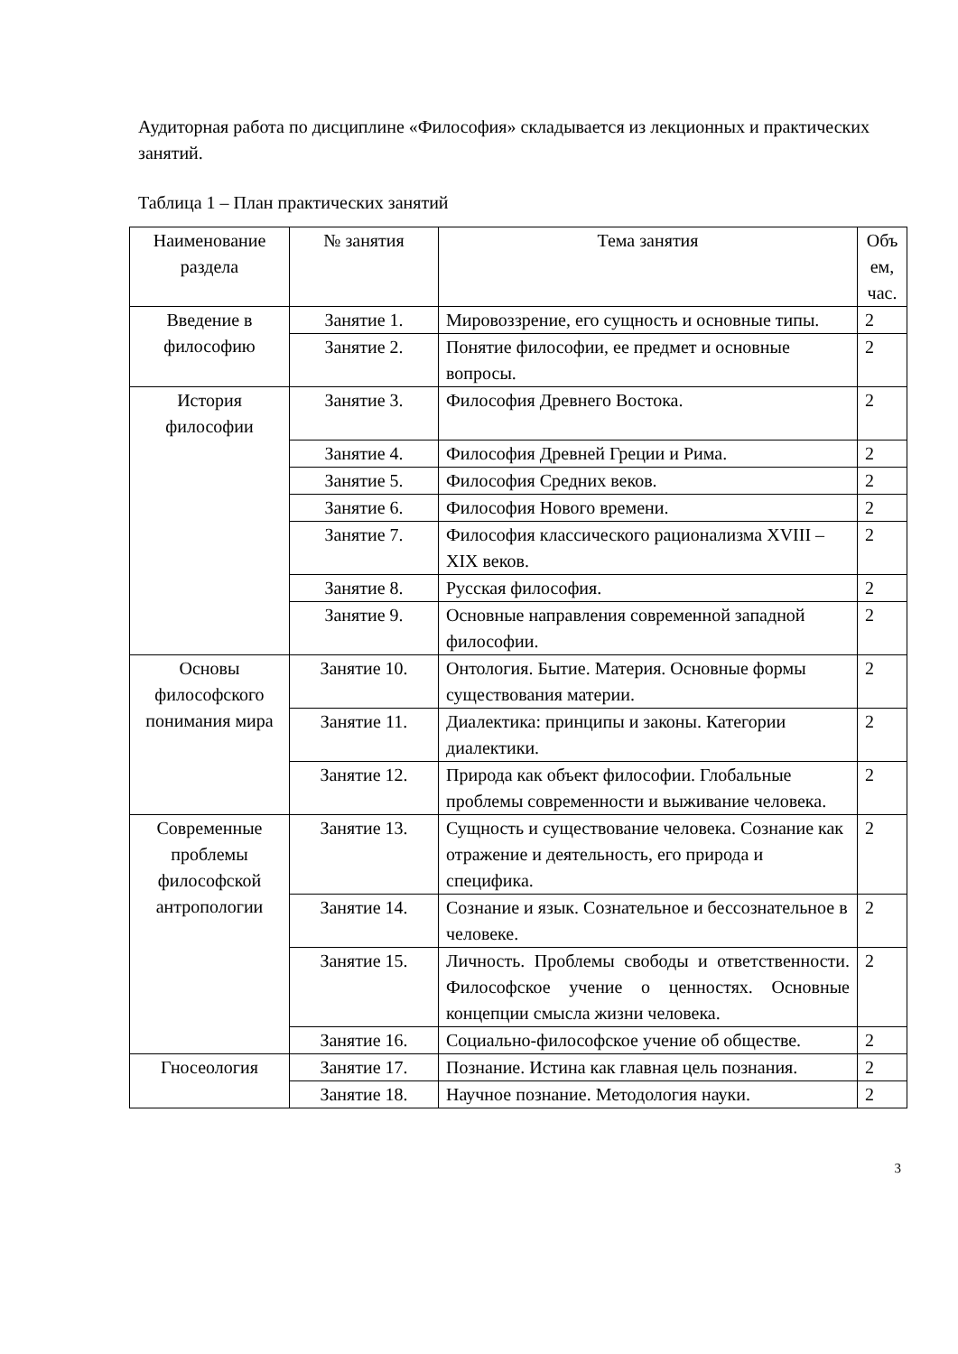Аудиторная работа по дисциплине «Философия» складывается из лекционных и практических занятий.
Таблица 1 – План практических занятий
| Наименование раздела | № занятия | Тема занятия | Объ ем, час. |
| --- | --- | --- | --- |
| Введение в философию | Занятие 1. | Мировоззрение, его сущность и основные типы. | 2 |
| | Занятие 2. | Понятие философии, ее предмет и основные вопросы. | 2 |
| История философии | Занятие 3. | Философия Древнего Востока. | 2 |
| | Занятие 4. | Философия Древней Греции и Рима. | 2 |
| | Занятие 5. | Философия Средних веков. | 2 |
| | Занятие 6. | Философия Нового времени. | 2 |
| | Занятие 7. | Философия классического рационализма XVIII – XIX веков. | 2 |
| | Занятие 8. | Русская философия. | 2 |
| | Занятие 9. | Основные направления современной западной философии. | 2 |
| Основы философского понимания мира | Занятие 10. | Онтология. Бытие. Материя. Основные формы существования материи. | 2 |
| | Занятие 11. | Диалектика: принципы и законы. Категории диалектики. | 2 |
| | Занятие 12. | Природа как объект философии. Глобальные проблемы современности и выживание человека. | 2 |
| Современные проблемы философской антропологии | Занятие 13. | Сущность и существование человека. Сознание как отражение и деятельность, его природа и специфика. | 2 |
| | Занятие 14. | Сознание и язык. Сознательное и бессознательное в человеке. | 2 |
| | Занятие 15. | Личность. Проблемы свободы и ответственности. Философское учение о ценностях. Основные концепции смысла жизни человека. | 2 |
| | Занятие 16. | Социально-философское учение об обществе. | 2 |
| Гносеология | Занятие 17. | Познание. Истина как главная цель познания. | 2 |
| | Занятие 18. | Научное познание. Методология науки. | 2 |
3